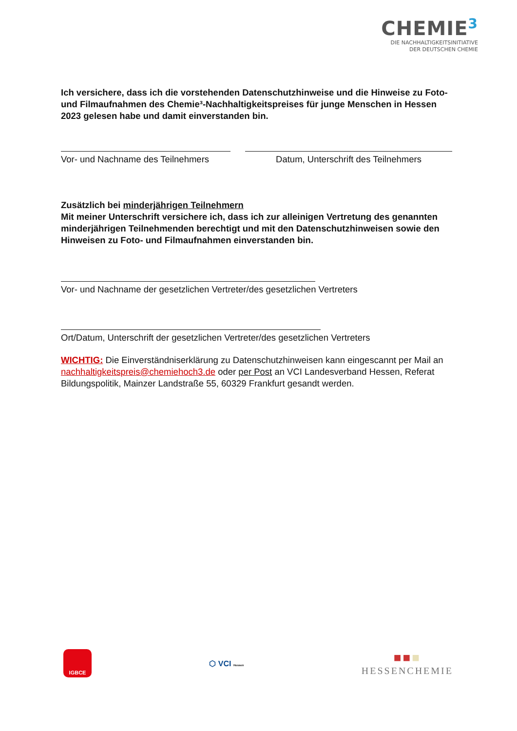CHEMIE<sup>3</sup>
DIE NACHHALTIGKEITSINITIATIVE
DER DEUTSCHEN CHEMIE
Ich versichere, dass ich die vorstehenden Datenschutzhinweise und die Hinweise zu Foto- und Filmaufnahmen des Chemie³-Nachhaltigkeitspreises für junge Menschen in Hessen 2023 gelesen habe und damit einverstanden bin.
Vor- und Nachname des Teilnehmers
Datum, Unterschrift des Teilnehmers
Zusätzlich bei minderjährigen Teilnehmern
Mit meiner Unterschrift versichere ich, dass ich zur alleinigen Vertretung des genannten minderjährigen Teilnehmenden berechtigt und mit den Datenschutzhinweisen sowie den Hinweisen zu Foto- und Filmaufnahmen einverstanden bin.
Vor- und Nachname der gesetzlichen Vertreter/des gesetzlichen Vertreters
Ort/Datum, Unterschrift der gesetzlichen Vertreter/des gesetzlichen Vertreters
WICHTIG: Die Einverständniserklärung zu Datenschutzhinweisen kann eingescannt per Mail an nachhaltigkeitspreis@chemiehoch3.de oder per Post an VCI Landesverband Hessen, Referat Bildungspolitik, Mainzer Landstraße 55, 60329 Frankfurt gesandt werden.
IGBCE
⬡ VCI Hessen
■■■
HESSENCHEMIE